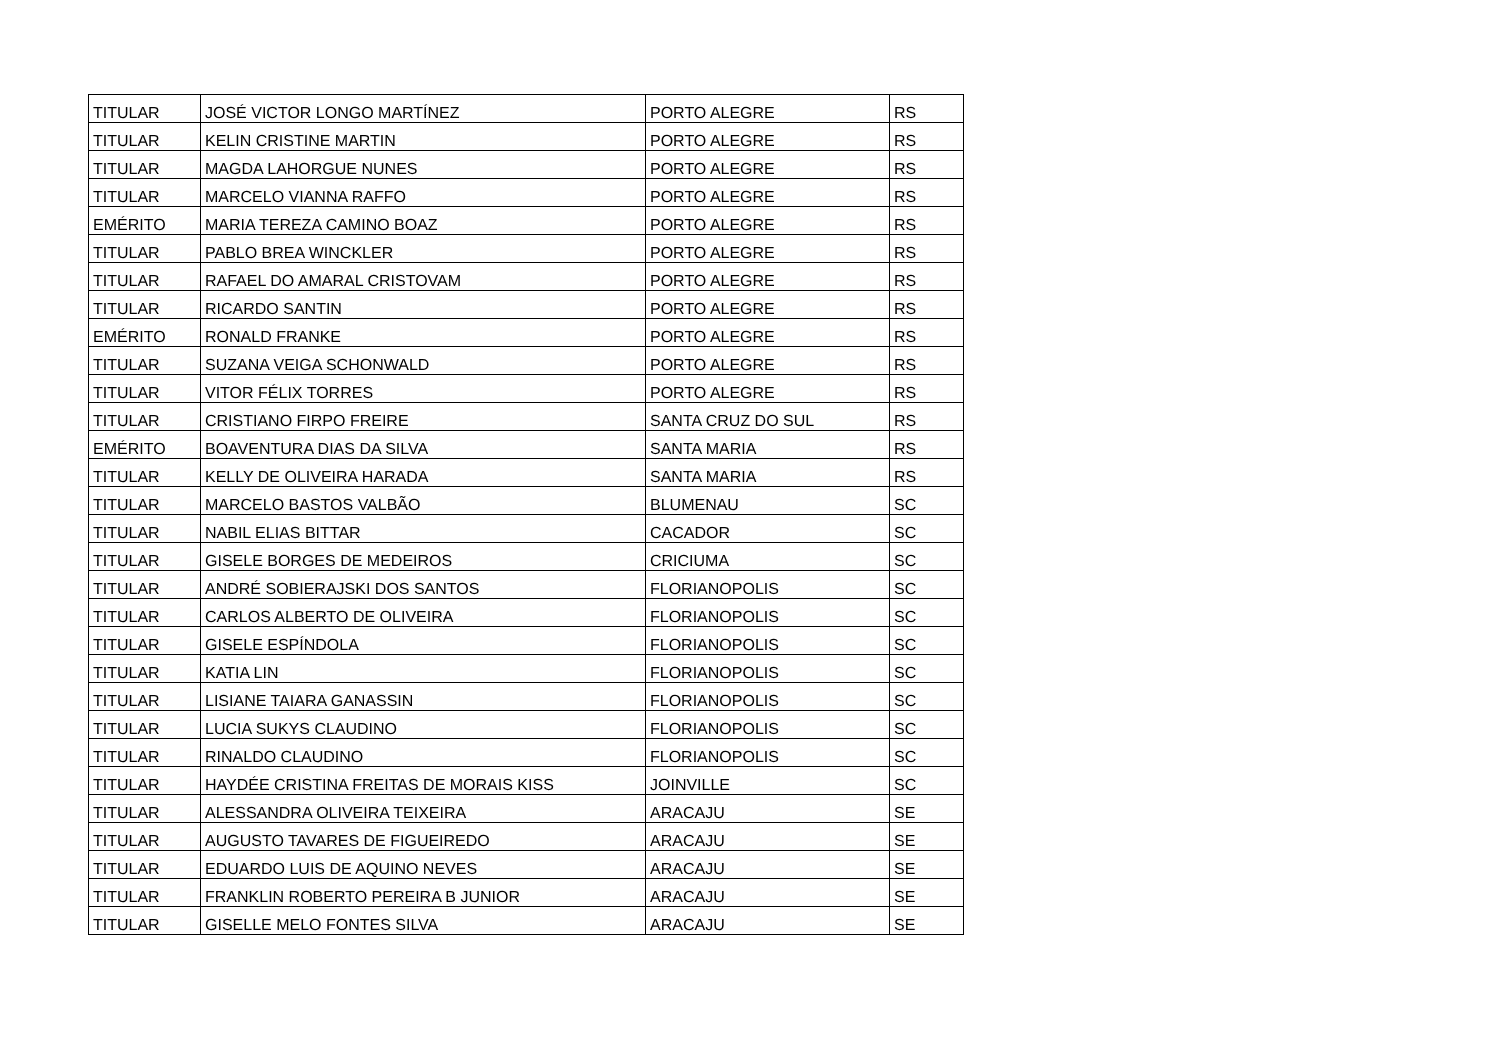| TITULAR | JOSÉ VICTOR LONGO MARTÍNEZ | PORTO ALEGRE | RS |
| TITULAR | KELIN CRISTINE MARTIN | PORTO ALEGRE | RS |
| TITULAR | MAGDA LAHORGUE NUNES | PORTO ALEGRE | RS |
| TITULAR | MARCELO VIANNA RAFFO | PORTO ALEGRE | RS |
| EMÉRITO | MARIA TEREZA CAMINO BOAZ | PORTO ALEGRE | RS |
| TITULAR | PABLO BREA WINCKLER | PORTO ALEGRE | RS |
| TITULAR | RAFAEL DO AMARAL CRISTOVAM | PORTO ALEGRE | RS |
| TITULAR | RICARDO SANTIN | PORTO ALEGRE | RS |
| EMÉRITO | RONALD FRANKE | PORTO ALEGRE | RS |
| TITULAR | SUZANA VEIGA SCHONWALD | PORTO ALEGRE | RS |
| TITULAR | VITOR FÉLIX TORRES | PORTO ALEGRE | RS |
| TITULAR | CRISTIANO FIRPO FREIRE | SANTA CRUZ DO SUL | RS |
| EMÉRITO | BOAVENTURA DIAS DA SILVA | SANTA MARIA | RS |
| TITULAR | KELLY DE OLIVEIRA HARADA | SANTA MARIA | RS |
| TITULAR | MARCELO BASTOS VALBÃO | BLUMENAU | SC |
| TITULAR | NABIL ELIAS BITTAR | CACADOR | SC |
| TITULAR | GISELE BORGES DE MEDEIROS | CRICIUMA | SC |
| TITULAR | ANDRÉ SOBIERAJSKI DOS SANTOS | FLORIANOPOLIS | SC |
| TITULAR | CARLOS ALBERTO DE OLIVEIRA | FLORIANOPOLIS | SC |
| TITULAR | GISELE ESPÍNDOLA | FLORIANOPOLIS | SC |
| TITULAR | KATIA LIN | FLORIANOPOLIS | SC |
| TITULAR | LISIANE TAIARA GANASSIN | FLORIANOPOLIS | SC |
| TITULAR | LUCIA SUKYS CLAUDINO | FLORIANOPOLIS | SC |
| TITULAR | RINALDO CLAUDINO | FLORIANOPOLIS | SC |
| TITULAR | HAYDÉE CRISTINA FREITAS DE MORAIS KISS | JOINVILLE | SC |
| TITULAR | ALESSANDRA OLIVEIRA TEIXEIRA | ARACAJU | SE |
| TITULAR | AUGUSTO TAVARES DE FIGUEIREDO | ARACAJU | SE |
| TITULAR | EDUARDO LUIS DE AQUINO NEVES | ARACAJU | SE |
| TITULAR | FRANKLIN ROBERTO PEREIRA B JUNIOR | ARACAJU | SE |
| TITULAR | GISELLE MELO FONTES SILVA | ARACAJU | SE |